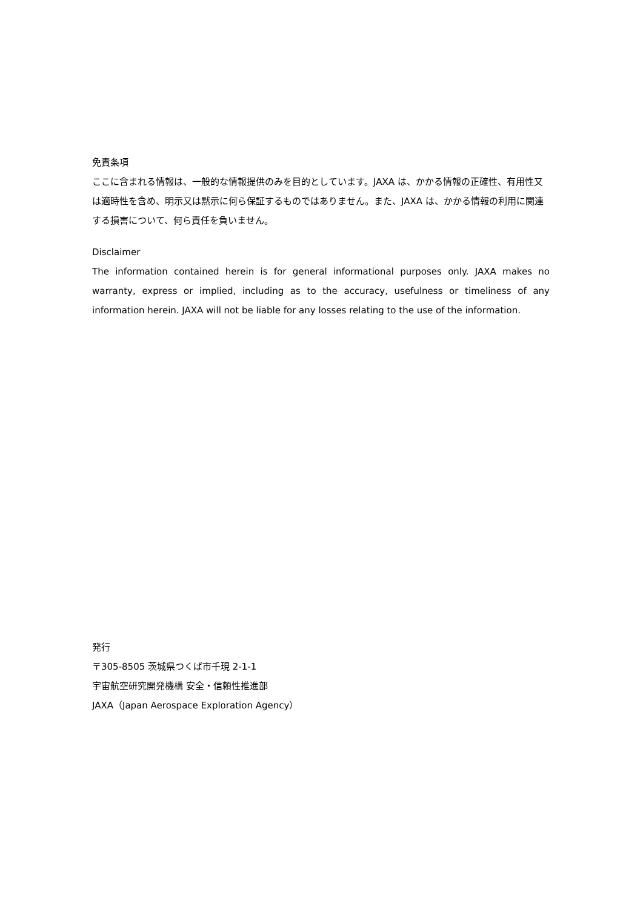免責条項
ここに含まれる情報は、一般的な情報提供のみを目的としています。JAXA は、かかる情報の正確性、有用性又は適時性を含め、明示又は黙示に何ら保証するものではありません。また、JAXA は、かかる情報の利用に関連する損害について、何ら責任を負いません。
Disclaimer
The information contained herein is for general informational purposes only. JAXA makes no warranty, express or implied, including as to the accuracy, usefulness or timeliness of any information herein. JAXA will not be liable for any losses relating to the use of the information.
発行
〒305-8505 茨城県つくば市千現 2-1-1
宇宙航空研究開発機構 安全・信頼性推進部
JAXA（Japan Aerospace Exploration Agency）